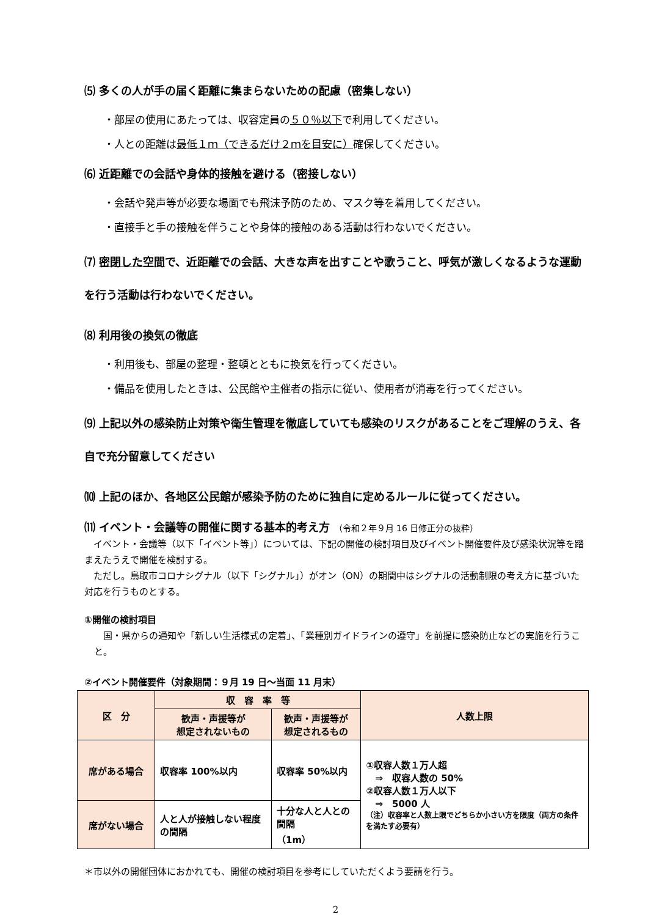⑸ 多くの人が手の届く距離に集まらないための配慮（密集しない）
・部屋の使用にあたっては、収容定員の５０％以下で利用してください。
・人との距離は最低１ｍ（できるだけ２ｍを目安に）確保してください。
⑹ 近距離での会話や身体的接触を避ける（密接しない）
・会話や発声等が必要な場面でも飛沫予防のため、マスク等を着用してください。
・直接手と手の接触を伴うことや身体的接触のある活動は行わないでください。
⑺ 密閉した空間で、近距離での会話、大きな声を出すことや歌うこと、呼気が激しくなるような運動を行う活動は行わないでください。
⑻ 利用後の換気の徹底
・利用後も、部屋の整理・整頓とともに換気を行ってください。
・備品を使用したときは、公民館や主催者の指示に従い、使用者が消毒を行ってください。
⑼ 上記以外の感染防止対策や衛生管理を徹底していても感染のリスクがあることをご理解のうえ、各自で充分留意してください
⑽ 上記のほか、各地区公民館が感染予防のために独自に定めるルールに従ってください。
⑾ イベント・会議等の開催に関する基本的考え方 （令和２年９月 16 日修正分の抜粋）
　イベント・会議等（以下「イベント等」）については、下記の開催の検討項目及びイベント開催要件及び感染状況等を踏まえたうえで開催を検討する。
　ただし。鳥取市コロナシグナル（以下「シグナル」）がオン（ON）の期間中はシグナルの活動制限の考え方に基づいた対応を行うものとする。
①開催の検討項目
　国・県からの通知や「新しい生活様式の定着」、「業種別ガイドラインの遵守」を前提に感染防止などの実施を行うこと。
②イベント開催要件（対象期間：９月 19 日～当面 11 月末）
| 区 分 | 収 容 率 等 | | 人数上限 |
| --- | --- | --- | --- |
| | 歓声・声援等が 想定されないもの | 歓声・声援等が 想定されるもの | |
| 席がある場合 | 収容率 100%以内 | 収容率 50%以内 | ①収容人数１万人超 ⇒ 収容人数の 50% ②収容人数１万人以下 ⇒ 5000 人 （注）収容率と人数上限でどちらか小さい方を限度（両方の条件を満たす必要有） |
| 席がない場合 | 人と人が接触しない程度の間隔 | 十分な人と人との間隔 （1m） | |
＊市以外の開催団体におかれても、開催の検討項目を参考にしていただくよう要請を行う。
2